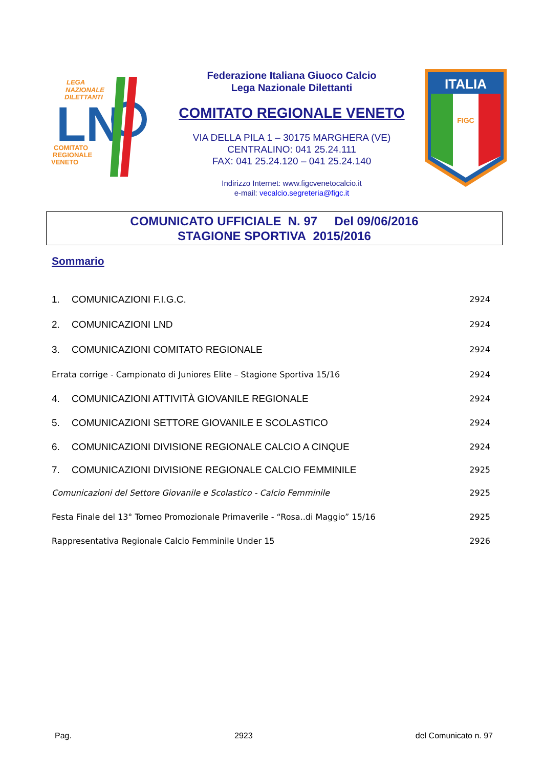LEGA
NAZIONALE
DILETTANTI
LN
COMITATO
REGIONALE
VENETO
Federazione Italiana Giuoco Calcio
Lega Nazionale Dilettanti
COMITATO REGIONALE VENETO
VIA DELLA PILA 1 – 30175 MARGHERA (VE)
CENTRALINO: 041 25.24.111
FAX: 041 25.24.120 – 041 25.24.140
Indirizzo Internet: www.figcvenetocalcio.it
e-mail: vecalcio.segreteria@figc.it
ITALIA
FIGC
COMUNICATO UFFICIALE N. 97 Del 09/06/2016
STAGIONE SPORTIVA 2015/2016
Sommario
1. COMUNICAZIONI F.I.G.C. 2924
2. COMUNICAZIONI LND 2924
3. COMUNICAZIONI COMITATO REGIONALE 2924
Errata corrige - Campionato di Juniores Elite – Stagione Sportiva 15/16 2924
4. COMUNICAZIONI ATTIVITÀ GIOVANILE REGIONALE 2924
5. COMUNICAZIONI SETTORE GIOVANILE E SCOLASTICO 2924
6. COMUNICAZIONI DIVISIONE REGIONALE CALCIO A CINQUE 2924
7. COMUNICAZIONI DIVISIONE REGIONALE CALCIO FEMMINILE 2925
Comunicazioni del Settore Giovanile e Scolastico - Calcio Femminile 2925
Festa Finale del 13° Torneo Promozionale Primaverile - “Rosa..di Maggio” 15/16 2925
Rappresentativa Regionale Calcio Femminile Under 15 2926
Pag. 2923 del Comunicato n. 97